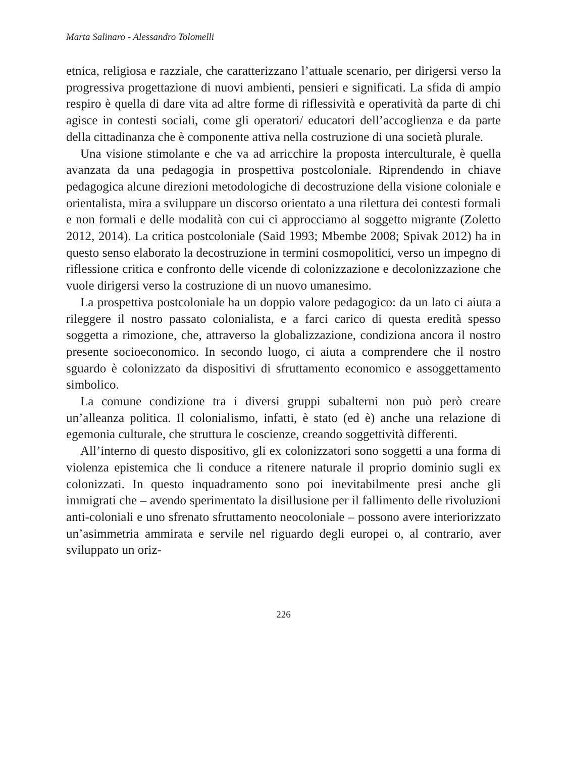Marta Salinaro - Alessandro Tolomelli
etnica, religiosa e razziale, che caratterizzano l’attuale scenario, per dirigersi verso la progressiva progettazione di nuovi ambienti, pensieri e significati. La sfida di ampio respiro è quella di dare vita ad altre forme di riflessività e operatività da parte di chi agisce in contesti sociali, come gli operatori/ educatori dell’accoglienza e da parte della cittadinanza che è componente attiva nella costruzione di una società plurale.
Una visione stimolante e che va ad arricchire la proposta interculturale, è quella avanzata da una pedagogia in prospettiva postcoloniale. Riprendendo in chiave pedagogica alcune direzioni metodologiche di decostruzione della visione coloniale e orientalista, mira a sviluppare un discorso orientato a una rilettura dei contesti formali e non formali e delle modalità con cui ci approcciamo al soggetto migrante (Zoletto 2012, 2014). La critica postcoloniale (Said 1993; Mbembe 2008; Spivak 2012) ha in questo senso elaborato la decostruzione in termini cosmopolitici, verso un impegno di riflessione critica e confronto delle vicende di colonizzazione e decolonizzazione che vuole dirigersi verso la costruzione di un nuovo umanesimo.
La prospettiva postcoloniale ha un doppio valore pedagogico: da un lato ci aiuta a rileggere il nostro passato colonialista, e a farci carico di questa eredità spesso soggetta a rimozione, che, attraverso la globalizzazione, condiziona ancora il nostro presente socioeconomico. In secondo luogo, ci aiuta a comprendere che il nostro sguardo è colonizzato da dispositivi di sfruttamento economico e assoggettamento simbolico.
La comune condizione tra i diversi gruppi subalterni non può però creare un’alleanza politica. Il colonialismo, infatti, è stato (ed è) anche una relazione di egemonia culturale, che struttura le coscienze, creando soggettività differenti.
All’interno di questo dispositivo, gli ex colonizzatori sono soggetti a una forma di violenza epistemica che li conduce a ritenere naturale il proprio dominio sugli ex colonizzati. In questo inquadramento sono poi inevitabilmente presi anche gli immigrati che – avendo sperimentato la disillusione per il fallimento delle rivoluzioni anti-coloniali e uno sfrenato sfruttamento neocoloniale – possono avere interiorizzato un’asimmetria ammirata e servile nel riguardo degli europei o, al contrario, aver sviluppato un oriz-
226